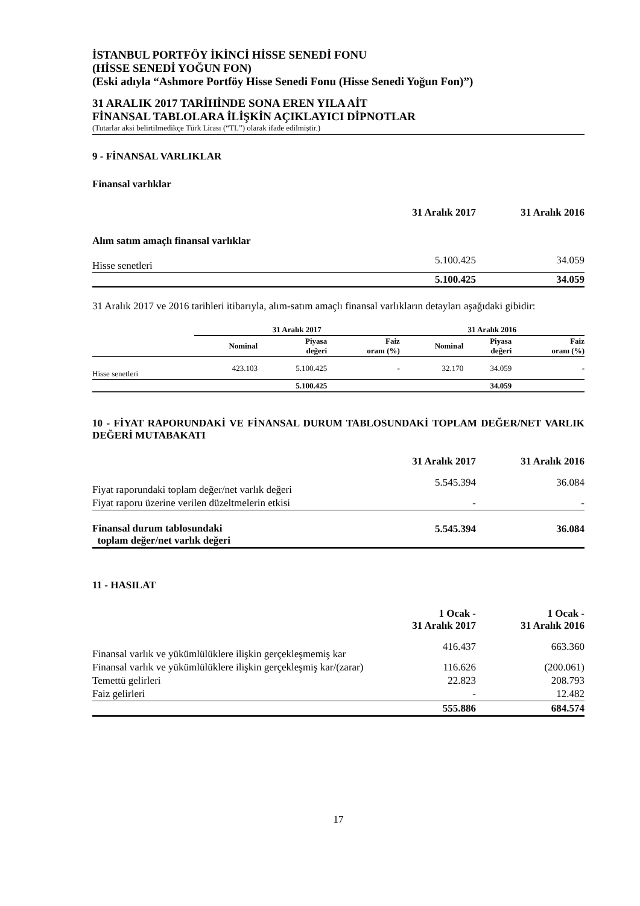İSTANBUL PORTFÖY İKİNCİ HİSSE SENEDİ FONU
(HİSSE SENEDİ YOĞUN FON)
(Eski adıyla “Ashmore Portföy Hisse Senedi Fonu (Hisse Senedi Yoğun Fon)”)
31 ARALIK 2017 TARİHİNDE SONA EREN YILA AİT
FİNANSAL TABLOLARA İLİŞKİN AÇIKLAYICI DİPNOTLAR
(Tutarlar aksi belirtilmedikçe Türk Lirası (“TL”) olarak ifade edilmiştir.)
9 - FİNANSAL VARLIKLAR
Finansal varlıklar
| | 31 Aralık 2017 | 31 Aralık 2016 |
| Alım satım amaçlı finansal varlıklar | | |
| Hisse senetleri | 5.100.425 | 34.059 |
| | 5.100.425 | 34.059 |
31 Aralık 2017 ve 2016 tarihleri itibarıyla, alım-satım amaçlı finansal varlıkların detayları aşağıdaki gibidir:
| | 31 Aralık 2017 | | | 31 Aralık 2016 | | |
| | Nominal | Piyasa değeri | Faiz oranı (%) | Nominal | Piyasa değeri | Faiz oranı (%) |
| Hisse senetleri | 423.103 | 5.100.425 | - | 32.170 | 34.059 | - |
| | | 5.100.425 | | | 34.059 | |
10 - FİYAT RAPORUNDAKİ VE FİNANSAL DURUM TABLOSUNDAKİ TOPLAM DEĞER/NET VARLIK DEĞERİ MUTABAKATI
| | 31 Aralık 2017 | 31 Aralık 2016 |
| Fiyat raporundaki toplam değer/net varlık değeri | 5.545.394 | 36.084 |
| Fiyat raporu üzerine verilen düzeltmelerin etkisi | - | - |
| Finansal durum tablosundaki toplam değer/net varlık değeri | 5.545.394 | 36.084 |
11 - HASILAT
| | 1 Ocak - 31 Aralık 2017 | 1 Ocak - 31 Aralık 2016 |
| Finansal varlık ve yükümlülüklere ilişkin gerçekleşmemiş kar | 416.437 | 663.360 |
| Finansal varlık ve yükümlülüklere ilişkin gerçekleşmiş kar/(zarar) | 116.626 | (200.061) |
| Temettü gelirleri | 22.823 | 208.793 |
| Faiz gelirleri | - | 12.482 |
| | 555.886 | 684.574 |
17